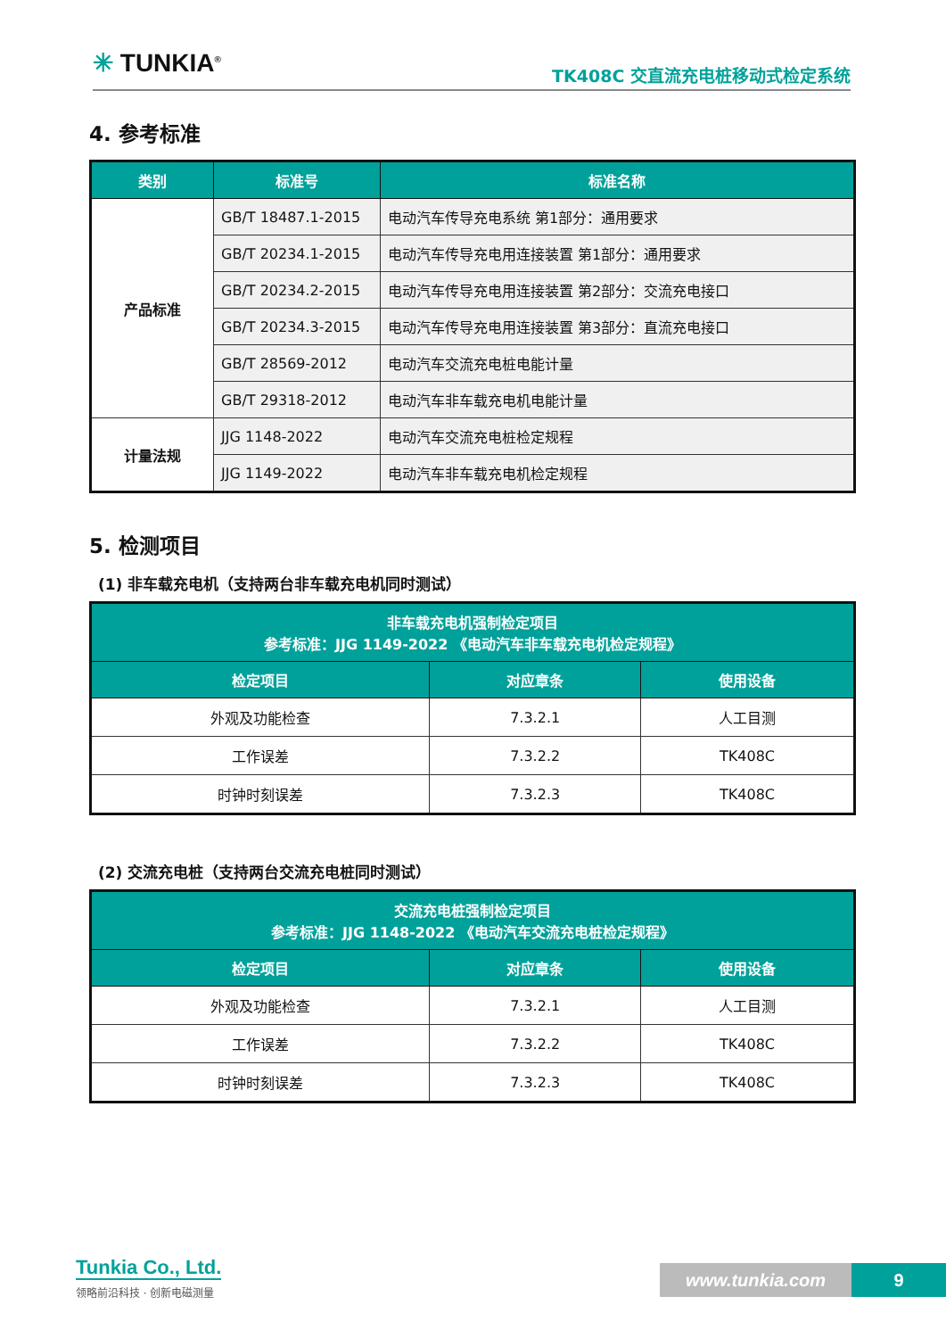✳ TUNKIA<sup>®</sup> TK408C 交直流充电桩移动式检定系统
4. 参考标准
| 类别 | 标准号 | 标准名称 |
| --- | --- | --- |
| 产品标准 | GB/T 18487.1-2015 | 电动汽车传导充电系统 第1部分：通用要求 |
| | GB/T 20234.1-2015 | 电动汽车传导充电用连接装置 第1部分：通用要求 |
| | GB/T 20234.2-2015 | 电动汽车传导充电用连接装置 第2部分：交流充电接口 |
| | GB/T 20234.3-2015 | 电动汽车传导充电用连接装置 第3部分：直流充电接口 |
| | GB/T 28569-2012 | 电动汽车交流充电桩电能计量 |
| | GB/T 29318-2012 | 电动汽车非车载充电机电能计量 |
| 计量法规 | JJG 1148-2022 | 电动汽车交流充电桩检定规程 |
| | JJG 1149-2022 | 电动汽车非车载充电机检定规程 |
5. 检测项目
(1) 非车载充电机（支持两台非车载充电机同时测试）
| 非车载充电机强制检定项目 参考标准：JJG 1149-2022 《电动汽车非车载充电机检定规程》 | | |
| --- | --- | --- |
| 检定项目 | 对应章条 | 使用设备 |
| 外观及功能检查 | 7.3.2.1 | 人工目测 |
| 工作误差 | 7.3.2.2 | TK408C |
| 时钟时刻误差 | 7.3.2.3 | TK408C |
(2) 交流充电桩（支持两台交流充电桩同时测试）
| 交流充电桩强制检定项目 参考标准：JJG 1148-2022 《电动汽车交流充电桩检定规程》 | | |
| --- | --- | --- |
| 检定项目 | 对应章条 | 使用设备 |
| 外观及功能检查 | 7.3.2.1 | 人工目测 |
| 工作误差 | 7.3.2.2 | TK408C |
| 时钟时刻误差 | 7.3.2.3 | TK408C |
Tunkia Co., Ltd.
领略前沿科技 · 创新电磁测量
www.tunkia.com 9